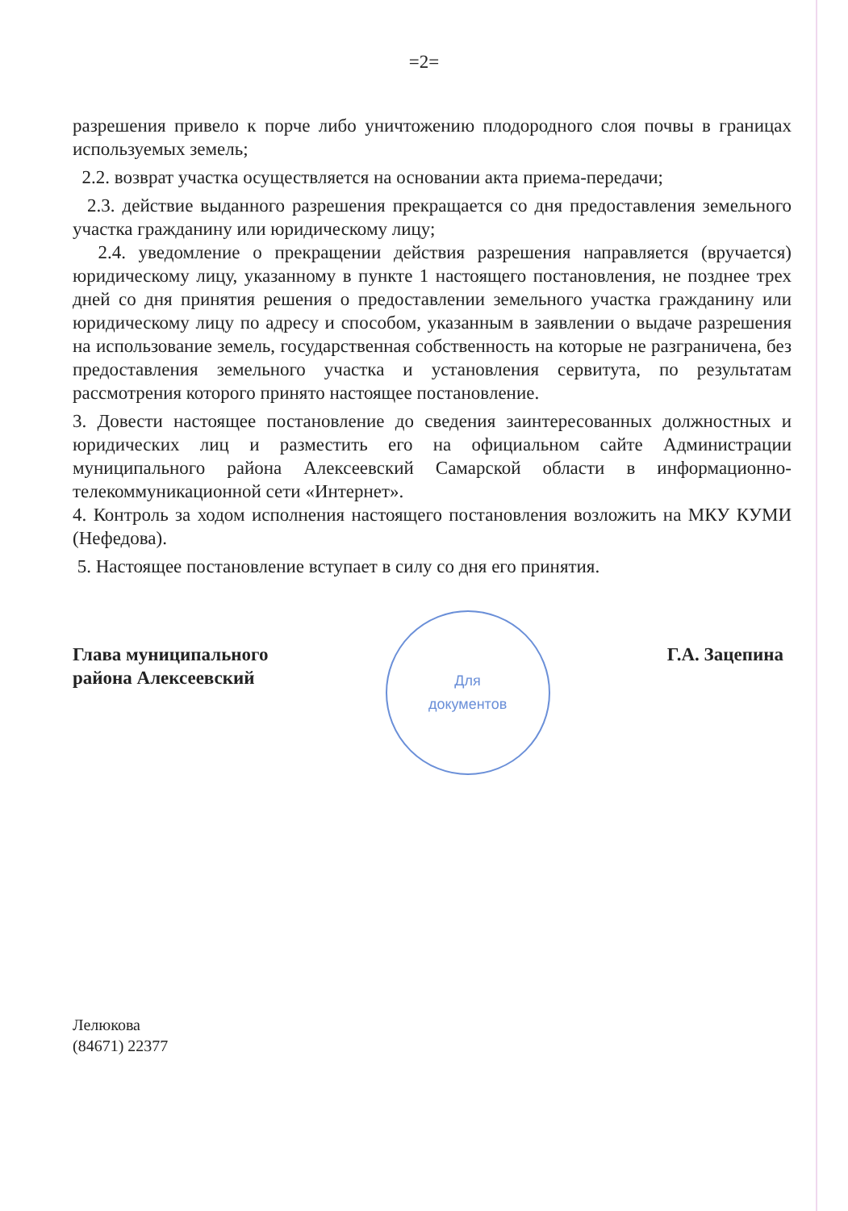=2=
разрешения привело к порче либо уничтожению плодородного слоя почвы в границах используемых земель;
2.2. возврат участка осуществляется на основании акта приема-передачи;
2.3. действие выданного разрешения прекращается со дня предоставления земельного участка гражданину или юридическому лицу;
2.4. уведомление о прекращении действия разрешения направляется (вручается) юридическому лицу, указанному в пункте 1 настоящего постановления, не позднее трех дней со дня принятия решения о предоставлении земельного участка гражданину или юридическому лицу по адресу и способом, указанным в заявлении о выдаче разрешения на использование земель, государственная собственность на которые не разграничена, без предоставления земельного участка и установления сервитута, по результатам рассмотрения которого принято настоящее постановление.
3. Довести настоящее постановление до сведения заинтересованных должностных и юридических лиц и разместить его на официальном сайте Администрации муниципального района Алексеевский Самарской области в информационно-телекоммуникационной сети «Интернет».
4. Контроль за ходом исполнения настоящего постановления возложить на МКУ КУМИ (Нефедова).
5. Настоящее постановление вступает в силу со дня его принятия.
Глава муниципального
района Алексеевский
Для
документов
Г.А. Зацепина
Лелюкова
(84671) 22377